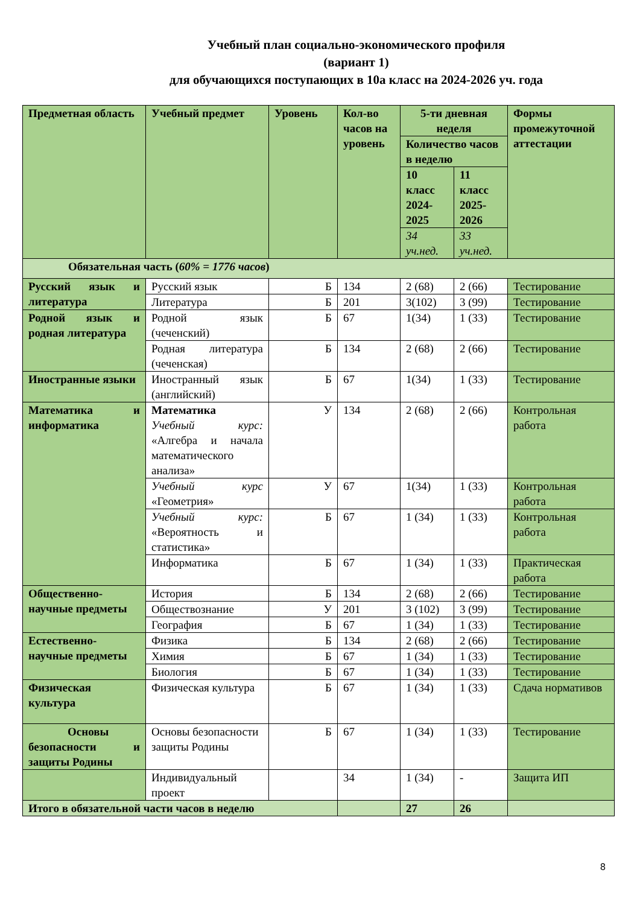Учебный план социально-экономического профиля
(вариант 1)
для обучающихся поступающих в 10а класс на 2024-2026 уч. года
| Предметная область | Учебный предмет | Уровень | Кол-во часов на уровень | 5-ти дневная неделя | | Формы промежуточной аттестации |
| --- | --- | --- | --- | --- | --- | --- |
| | | | | Количество часов в неделю | | |
| | | | | 10 класс 2024-2025 | 11 класс 2025-2026 | |
| | | | | 34 уч.нед. | 33 уч.нед. | |
| Обязательная часть ( 60% = 1776 часов ) | | | | | | |
| Русский язык и литература | Русский язык | Б | 134 | 2 (68) | 2 (66) | Тестирование |
| | Литература | Б | 201 | 3(102) | 3 (99) | Тестирование |
| Родной язык и родная литература | Родной язык (чеченский) | Б | 67 | 1(34) | 1 (33) | Тестирование |
| | Родная литература (чеченская) | Б | 134 | 2 (68) | 2 (66) | Тестирование |
| Иностранные языки | Иностранный язык (английский) | Б | 67 | 1(34) | 1 (33) | Тестирование |
| Математика и информатика | Математика Учебный курс: «Алгебра и начала математического анализа» | У | 134 | 2 (68) | 2 (66) | Контрольная работа |
| | Учебный курс «Геометрия» | У | 67 | 1(34) | 1 (33) | Контрольная работа |
| | Учебный курс: «Вероятность и статистика» | Б | 67 | 1 (34) | 1 (33) | Контрольная работа |
| | Информатика | Б | 67 | 1 (34) | 1 (33) | Практическая работа |
| Общественно-научные предметы | История | Б | 134 | 2 (68) | 2 (66) | Тестирование |
| | Обществознание | У | 201 | 3 (102) | 3 (99) | Тестирование |
| | География | Б | 67 | 1 (34) | 1 (33) | Тестирование |
| Естественно-научные предметы | Физика | Б | 134 | 2 (68) | 2 (66) | Тестирование |
| | Химия | Б | 67 | 1 (34) | 1 (33) | Тестирование |
| | Биология | Б | 67 | 1 (34) | 1 (33) | Тестирование |
| Физическая культура | Физическая культура | Б | 67 | 1 (34) | 1 (33) | Сдача нормативов |
| Основы безопасности и защиты Родины | Основы безопасности защиты Родины | Б | 67 | 1 (34) | 1 (33) | Тестирование |
| | Индивидуальный проект | | 34 | 1 (34) | - | Защита ИП |
| Итого в обязательной части часов в неделю | | | | 27 | 26 | |
8